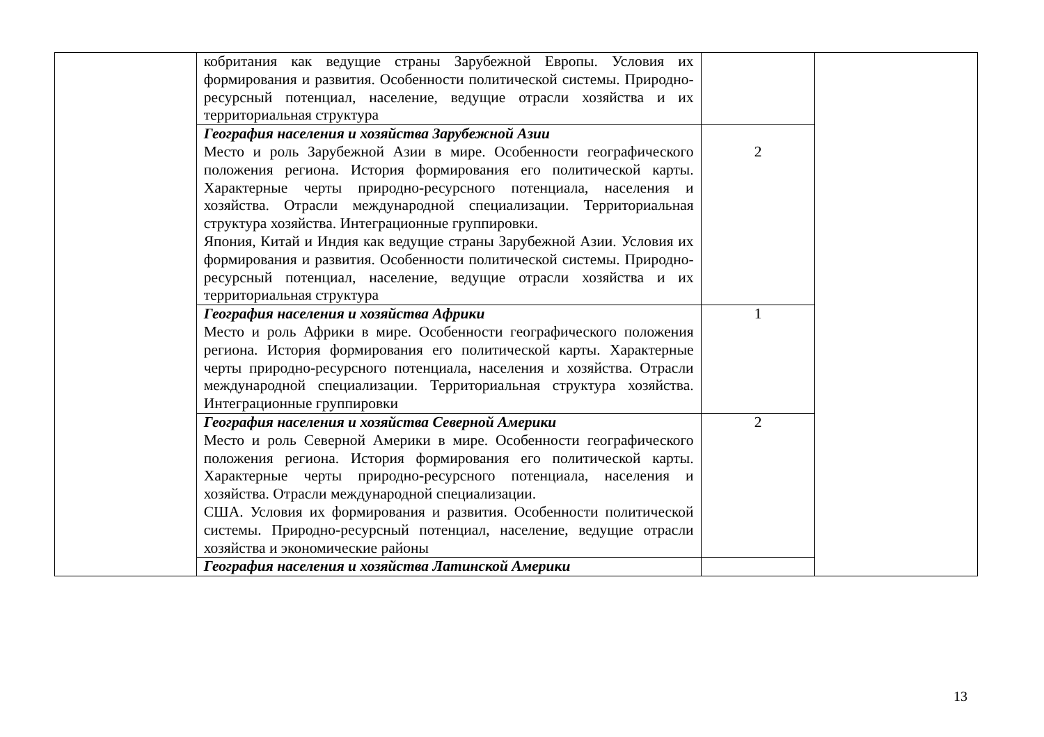| | кобритания как ведущие страны Зарубежной Европы. Условия их формирования и развития. Особенности политической системы. Природно-ресурсный потенциал, население, ведущие отрасли хозяйства и их территориальная структура | | |
| | География населения и хозяйства Зарубежной Азии Место и роль Зарубежной Азии в мире. Особенности географического положения региона. История формирования его политической карты. Характерные черты природно-ресурсного потенциала, населения и хозяйства. Отрасли международной специализации. Территориальная структура хозяйства. Интеграционные группировки. Япония, Китай и Индия как ведущие страны Зарубежной Азии. Условия их формирования и развития. Особенности политической системы. Природно-ресурсный потенциал, население, ведущие отрасли хозяйства и их территориальная структура | 2 | |
| | География населения и хозяйства Африки Место и роль Африки в мире. Особенности географического положения региона. История формирования его политической карты. Характерные черты природно-ресурсного потенциала, населения и хозяйства. Отрасли международной специализации. Территориальная структура хозяйства. Интеграционные группировки | 1 | |
| | География населения и хозяйства Северной Америки Место и роль Северной Америки в мире. Особенности географического положения региона. История формирования его политической карты. Характерные черты природно-ресурсного потенциала, населения и хозяйства. Отрасли международной специализации. США. Условия их формирования и развития. Особенности политической системы. Природно-ресурсный потенциал, население, ведущие отрасли хозяйства и экономические районы | 2 | |
| | География населения и хозяйства Латинской Америки | | |
13